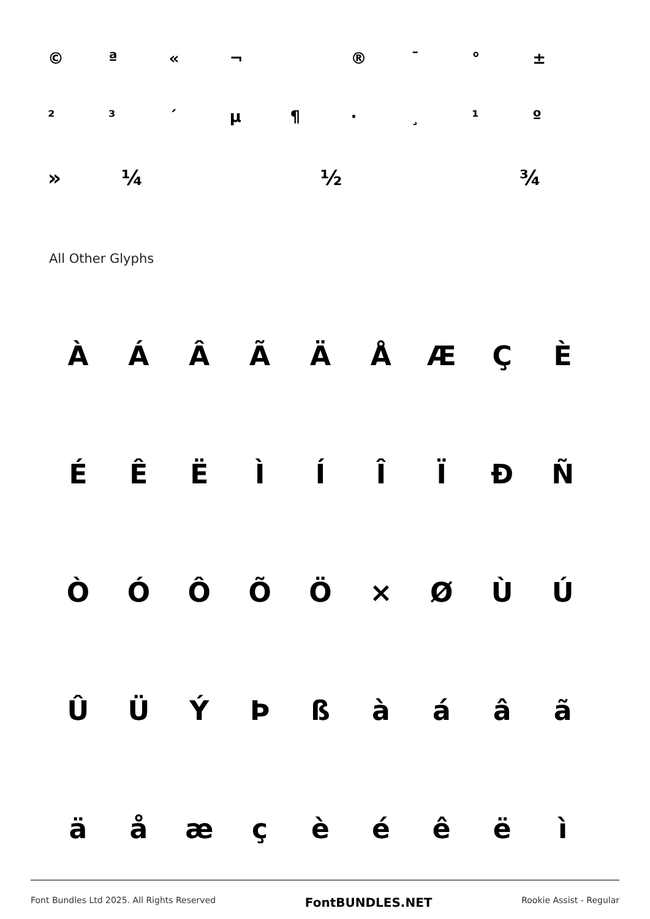© ª « ¬ ® ¯ ° ±
²³ ´ µ ¶ · ¸ ¹ º
» ¼ ½ ¾
All Other Glyphs
ÀÁÂÃÄÅÆÇÈ
ÉÊËÌÍÎÏÐÑ
ÒÓÔÕÖ × ØÙÚ
ÛÜÝÞßàáâã
äåæçèéêëì
Font Bundles Ltd 2025. All Rights Reserved FontBUNDLES.NET Rookie Assist - Regular